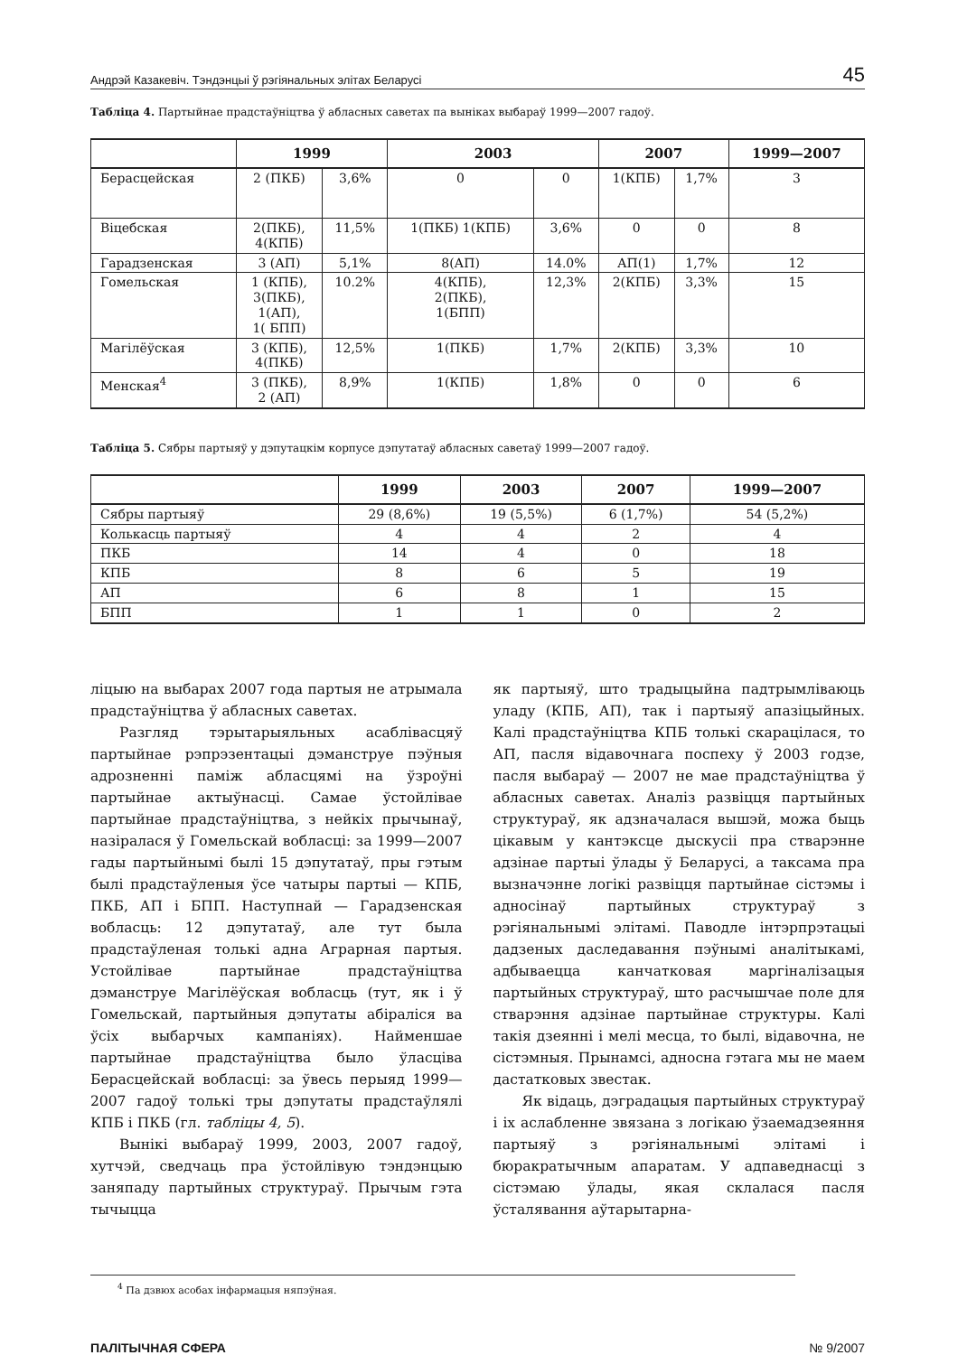Андрэй Казакевіч. Тэндэнцыі ў рэгіянальных элітах Беларусі 45
Табліца 4. Партыйнае прадстаўніцтва ў абласных саветах па выніках выбараў 1999—2007 гадоў.
| | 1999 | | 2003 | | 2007 | | 1999—2007 |
| --- | --- | --- | --- | --- | --- | --- | --- |
| Берасцейская | 2 (ПКБ) | 3,6% | 0 | 0 | 1(КПБ) | 1,7% | 3 |
| Віцебская | 2(ПКБ), 4(КПБ) | 11,5% | 1(ПКБ) 1(КПБ) | 3,6% | 0 | 0 | 8 |
| Гарадзенская | 3 (АП) | 5,1% | 8(АП) | 14.0% | АП(1) | 1,7% | 12 |
| Гомельская | 1 (КПБ), 3(ПКБ), 1(АП), 1( БПП) | 10.2% | 4(КПБ), 2(ПКБ), 1(БПП) | 12,3% | 2(КПБ) | 3,3% | 15 |
| Магілёўская | 3 (КПБ), 4(ПКБ) | 12,5% | 1(ПКБ) | 1,7% | 2(КПБ) | 3,3% | 10 |
| Менская<sup>4</sup> | 3 (ПКБ), 2 (АП) | 8,9% | 1(КПБ) | 1,8% | 0 | 0 | 6 |
Табліца 5. Сябры партыяў у дэпутацкім корпусе дэпутатаў абласных саветаў 1999—2007 гадоў.
| | 1999 | 2003 | 2007 | 1999—2007 |
| --- | --- | --- | --- | --- |
| Сябры партыяў | 29 (8,6%) | 19 (5,5%) | 6 (1,7%) | 54 (5,2%) |
| Колькасць партыяў | 4 | 4 | 2 | 4 |
| ПКБ | 14 | 4 | 0 | 18 |
| КПБ | 8 | 6 | 5 | 19 |
| АП | 6 | 8 | 1 | 15 |
| БПП | 1 | 1 | 0 | 2 |
ліцыю на выбарах 2007 года партыя не атрымала прадстаўніцтва ў абласных саветах.
Разгляд тэрытарыяльных асаблівасцяў партыйнае рэпрэзентацыі дэманструе пэўныя адрозненні паміж абласцямі на ўзроўні партыйнае актыўнасці. Самае ўстойлівае партыйнае прадстаўніцтва, з нейкіх прычынаў, назіралася ў Гомельскай вобласці: за 1999—2007 гады партыйнымі былі 15 дэпутатаў, пры гэтым былі прадстаўленыя ўсе чатыры партыі — КПБ, ПКБ, АП і БПП. Наступнай — Гарадзенская вобласць: 12 дэпутатаў, але тут была прадстаўленая толькі адна Аграрная партыя. Устойлівае партыйнае прадстаўніцтва дэманструе Магілёўская вобласць (тут, як і ў Гомельскай, партыйныя дэпутаты абіраліся ва ўсіх выбарчых кампаніях). Найменшае партыйнае прадстаўніцтва было ўласціва Берасцейскай вобласці: за ўвесь перыяд 1999—2007 гадоў толькі тры дэпутаты прадстаўлялі КПБ і ПКБ (гл. табліцы 4, 5).
Вынікі выбараў 1999, 2003, 2007 гадоў, хутчэй, сведчаць пра ўстойлівую тэндэнцыю заняпаду партыйных структураў. Прычым гэта тычыцца
як партыяў, што традыцыйна падтрымліваюць уладу (КПБ, АП), так і партыяў апазіцыйных. Калі прадстаўніцтва КПБ толькі скарацілася, то АП, пасля відавочнага поспеху ў 2003 годзе, пасля выбараў — 2007 не мае прадстаўніцтва ў абласных саветах. Аналіз развіцця партыйных структураў, як адзначалася вышэй, можа быць цікавым у кантэксце дыскусіі пра стварэнне адзінае партыі ўлады ў Беларусі, а таксама пра вызначэнне логікі развіцця партыйнае сістэмы і адносінаў партыйных структураў з рэгіянальнымі элітамі. Паводле інтэрпрэтацыі дадзеных даследавання пэўнымі аналітыкамі, адбываецца канчатковая маргіналізацыя партыйных структураў, што расчышчае поле для стварэння адзінае партыйнае структуры. Калі такія дзеянні і мелі месца, то былі, відавочна, не сістэмныя. Прынамсі, адносна гэтага мы не маем дастатковых звестак.
Як відаць, дэградацыя партыйных структураў і іх аслабленне звязана з логікаю ўзаемадзеяння партыяў з рэгіянальнымі элітамі і бюракратычным апаратам. У адпаведнасці з сістэмаю ўлады, якая склалася пасля ўсталявання аўтарытарна-
<sup>4</sup> Па дзвюх асобах інфармацыя няпэўная.
ПАЛІТЫЧНАЯ СФЕРА № 9/2007